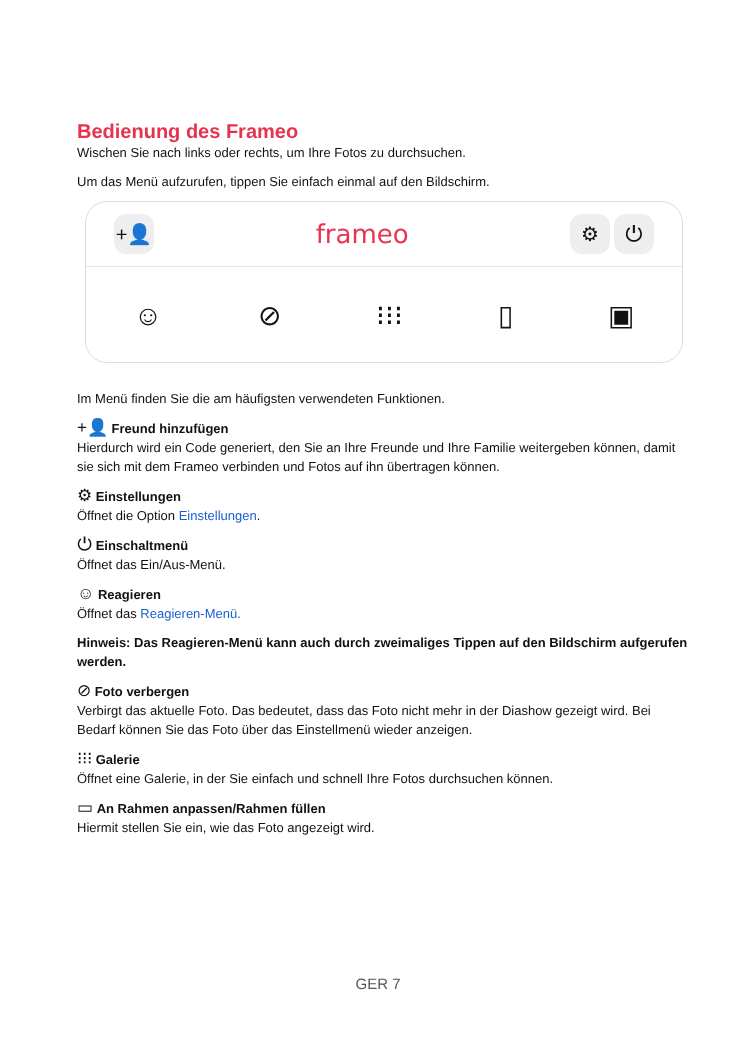Bedienung des Frameo
Wischen Sie nach links oder rechts, um Ihre Fotos zu durchsuchen.
Um das Menü aufzurufen, tippen Sie einfach einmal auf den Bildschirm.
+👤 frameo ⚙ ⏻
☺ ⊘ ⁝⁝⁝ ▯ ▣
Im Menü finden Sie die am häufigsten verwendeten Funktionen.
+👤 Freund hinzufügen
Hierdurch wird ein Code generiert, den Sie an Ihre Freunde und Ihre Familie weitergeben können, damit sie sich mit dem Frameo verbinden und Fotos auf ihn übertragen können.
⚙ Einstellungen
Öffnet die Option Einstellungen.
⏻ Einschaltmenü
Öffnet das Ein/Aus-Menü.
☺ Reagieren
Öffnet das Reagieren-Menü.
Hinweis: Das Reagieren-Menü kann auch durch zweimaliges Tippen auf den Bildschirm aufgerufen werden.
⊘ Foto verbergen
Verbirgt das aktuelle Foto. Das bedeutet, dass das Foto nicht mehr in der Diashow gezeigt wird. Bei Bedarf können Sie das Foto über das Einstellmenü wieder anzeigen.
⁝⁝⁝ Galerie
Öffnet eine Galerie, in der Sie einfach und schnell Ihre Fotos durchsuchen können.
▭ An Rahmen anpassen/Rahmen füllen
Hiermit stellen Sie ein, wie das Foto angezeigt wird.
GER 7